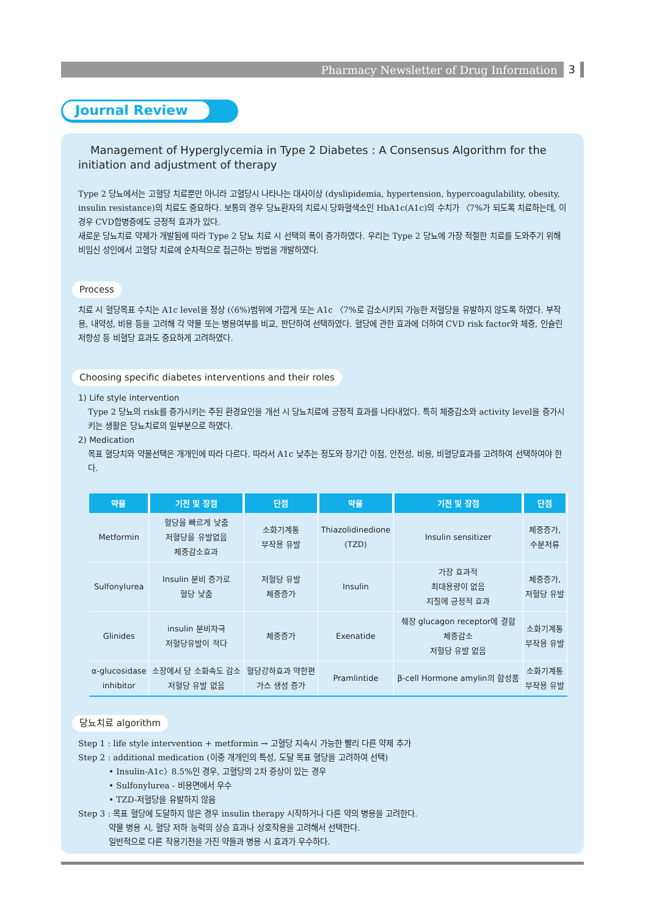Pharmacy Newsletter of Drug Information 3
Journal Review
Management of Hyperglycemia in Type 2 Diabetes : A Consensus Algorithm for the initiation and adjustment of therapy
Type 2 당뇨에서는 고혈당 치료뿐만 아니라 고혈당시 나타나는 대사이상 (dyslipidemia, hypertension, hypercoagulability, obesity, insulin resistance)의 치료도 중요하다. 보통의 경우 당뇨환자의 치료시 당화혈색소인 HbA1c(A1c)의 수치가 〈7%가 되도록 치료하는데, 이 경우 CVD합병증에도 긍정적 효과가 있다.
새로운 당뇨치료 약제가 개발됨에 따라 Type 2 당뇨 치료 시 선택의 폭이 증가하였다. 우리는 Type 2 당뇨에 가장 적절한 치료를 도와주기 위해 비임신 성인에서 고혈당 치료에 순차적으로 접근하는 방법을 개발하였다.
Process
치료 시 혈당목표 수치는 A1c level을 정상 (〈6%)범위에 가깝게 또는 A1c 〈7%로 감소시키되 가능한 저혈당을 유발하지 않도록 하였다. 부작용, 내약성, 비용 등을 고려해 각 약물 또는 병용여부를 비교, 판단하여 선택하였다. 혈당에 관한 효과에 더하여 CVD risk factor와 체중, 인슐린 저항성 등 비혈당 효과도 중요하게 고려하였다.
Choosing specific diabetes interventions and their roles
1) Life style intervention
Type 2 당뇨의 risk를 증가시키는 주된 환경요인을 개선 시 당뇨치료에 긍정적 효과를 나타내었다. 특히 체중감소와 activity level을 증가시키는 생활은 당뇨치료의 일부분으로 하였다.
2) Medication
목표 혈당치와 약물선택은 개개인에 따라 다르다. 따라서 A1c 낮추는 정도와 장기간 이점, 안전성, 비용, 비혈당효과를 고려하여 선택하여야 한다.
| 약물 | 기전 및 장점 | 단점 | 약물 | 기전 및 장점 | 단점 |
| --- | --- | --- | --- | --- | --- |
| Metformin | 혈당을 빠르게 낮춤 저혈당을 유발없음 체중감소효과 | 소화기계통 부작용 유발 | Thiazolidinedione (TZD) | Insulin sensitizer | 체중증가, 수분저류 |
| Sulfonylurea | Insulin 분비 증가로 혈당 낮춤 | 저혈당 유발 체중증가 | Insulin | 가장 효과적 최대용량이 없음 지질에 긍정적 효과 | 체중증가, 저혈당 유발 |
| Glinides | insulin 분비자극 저혈당유발이 적다 | 체중증가 | Exenatide | 췌장 glucagon receptor에 결합 체중감소 저혈당 유발 없음 | 소화기계통 부작용 유발 |
| α-glucosidase inhibitor | 소장에서 당 소화속도 감소 저혈당 유발 없음 | 혈당강하효과 약한편 가스 생성 증가 | Pramlintide | β-cell Hormone amylin의 합성품 | 소화기계통 부작용 유발 |
당뇨치료 algorithm
Step 1 : life style intervention + metformin → 고혈당 지속시 가능한 빨리 다른 약제 추가
Step 2 : additional medication (이중 개개인의 특성, 도달 목표 혈당을 고려하여 선택)
• Insulin-A1c〉8.5%인 경우, 고혈당의 2차 증상이 있는 경우
• Sulfonylurea - 비용면에서 우수
• TZD-저혈당을 유발하지 않음
Step 3 : 목표 혈당에 도달하지 않은 경우 insulin therapy 시작하거나 다른 약의 병용을 고려한다.
약물 병용 시, 혈당 저하 능력의 상승 효과나 상호작용을 고려해서 선택한다.
일반적으로 다른 작용기전을 가진 약들과 병용 시 효과가 우수하다.